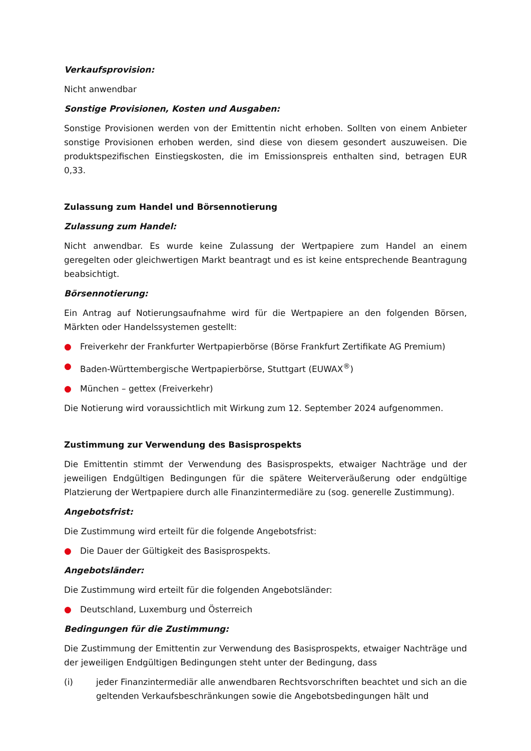Verkaufsprovision:
Nicht anwendbar
Sonstige Provisionen, Kosten und Ausgaben:
Sonstige Provisionen werden von der Emittentin nicht erhoben. Sollten von einem Anbieter sonstige Provisionen erhoben werden, sind diese von diesem gesondert auszuweisen. Die produktspezifischen Einstiegskosten, die im Emissionspreis enthalten sind, betragen EUR 0,33.
Zulassung zum Handel und Börsennotierung
Zulassung zum Handel:
Nicht anwendbar. Es wurde keine Zulassung der Wertpapiere zum Handel an einem geregelten oder gleichwertigen Markt beantragt und es ist keine entsprechende Beantragung beabsichtigt.
Börsennotierung:
Ein Antrag auf Notierungsaufnahme wird für die Wertpapiere an den folgenden Börsen, Märkten oder Handelssystemen gestellt:
● Freiverkehr der Frankfurter Wertpapierbörse (Börse Frankfurt Zertifikate AG Premium)
● Baden-Württembergische Wertpapierbörse, Stuttgart (EUWAX<sup>®</sup>)
● München – gettex (Freiverkehr)
Die Notierung wird voraussichtlich mit Wirkung zum 12. September 2024 aufgenommen.
Zustimmung zur Verwendung des Basisprospekts
Die Emittentin stimmt der Verwendung des Basisprospekts, etwaiger Nachträge und der jeweiligen Endgültigen Bedingungen für die spätere Weiterveräußerung oder endgültige Platzierung der Wertpapiere durch alle Finanzintermediäre zu (sog. generelle Zustimmung).
Angebotsfrist:
Die Zustimmung wird erteilt für die folgende Angebotsfrist:
● Die Dauer der Gültigkeit des Basisprospekts.
Angebotsländer:
Die Zustimmung wird erteilt für die folgenden Angebotsländer:
● Deutschland, Luxemburg und Österreich
Bedingungen für die Zustimmung:
Die Zustimmung der Emittentin zur Verwendung des Basisprospekts, etwaiger Nachträge und der jeweiligen Endgültigen Bedingungen steht unter der Bedingung, dass
(i) jeder Finanzintermediär alle anwendbaren Rechtsvorschriften beachtet und sich an die geltenden Verkaufsbeschränkungen sowie die Angebotsbedingungen hält und